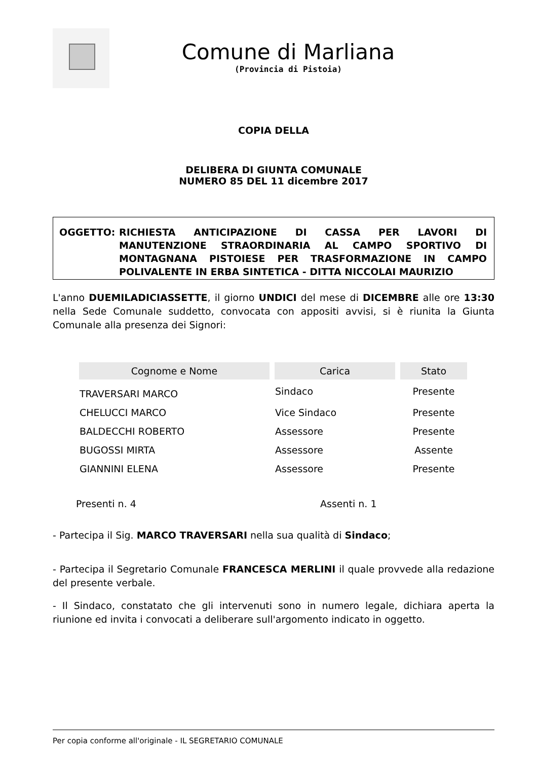Comune di Marliana
(Provincia di Pistoia)
COPIA DELLA
DELIBERA DI GIUNTA COMUNALE
NUMERO 85 DEL 11 dicembre 2017
OGGETTO: RICHIESTA ANTICIPAZIONE DI CASSA PER LAVORI DI MANUTENZIONE STRAORDINARIA AL CAMPO SPORTIVO DI MONTAGNANA PISTOIESE PER TRASFORMAZIONE IN CAMPO POLIVALENTE IN ERBA SINTETICA - DITTA NICCOLAI MAURIZIO
L'anno DUEMILADICIASSETTE, il giorno UNDICI del mese di DICEMBRE alle ore 13:30 nella Sede Comunale suddetto, convocata con appositi avvisi, si è riunita la Giunta Comunale alla presenza dei Signori:
| Cognome e Nome | Carica | Stato |
| --- | --- | --- |
| TRAVERSARI MARCO | Sindaco | Presente |
| CHELUCCI MARCO | Vice Sindaco | Presente |
| BALDECCHI ROBERTO | Assessore | Presente |
| BUGOSSI MIRTA | Assessore | Assente |
| GIANNINI ELENA | Assessore | Presente |
Presenti n. 4 Assenti n. 1
- Partecipa il Sig. MARCO TRAVERSARI nella sua qualità di Sindaco;
- Partecipa il Segretario Comunale FRANCESCA MERLINI il quale provvede alla redazione del presente verbale.
- Il Sindaco, constatato che gli intervenuti sono in numero legale, dichiara aperta la riunione ed invita i convocati a deliberare sull'argomento indicato in oggetto.
Per copia conforme all'originale - IL SEGRETARIO COMUNALE